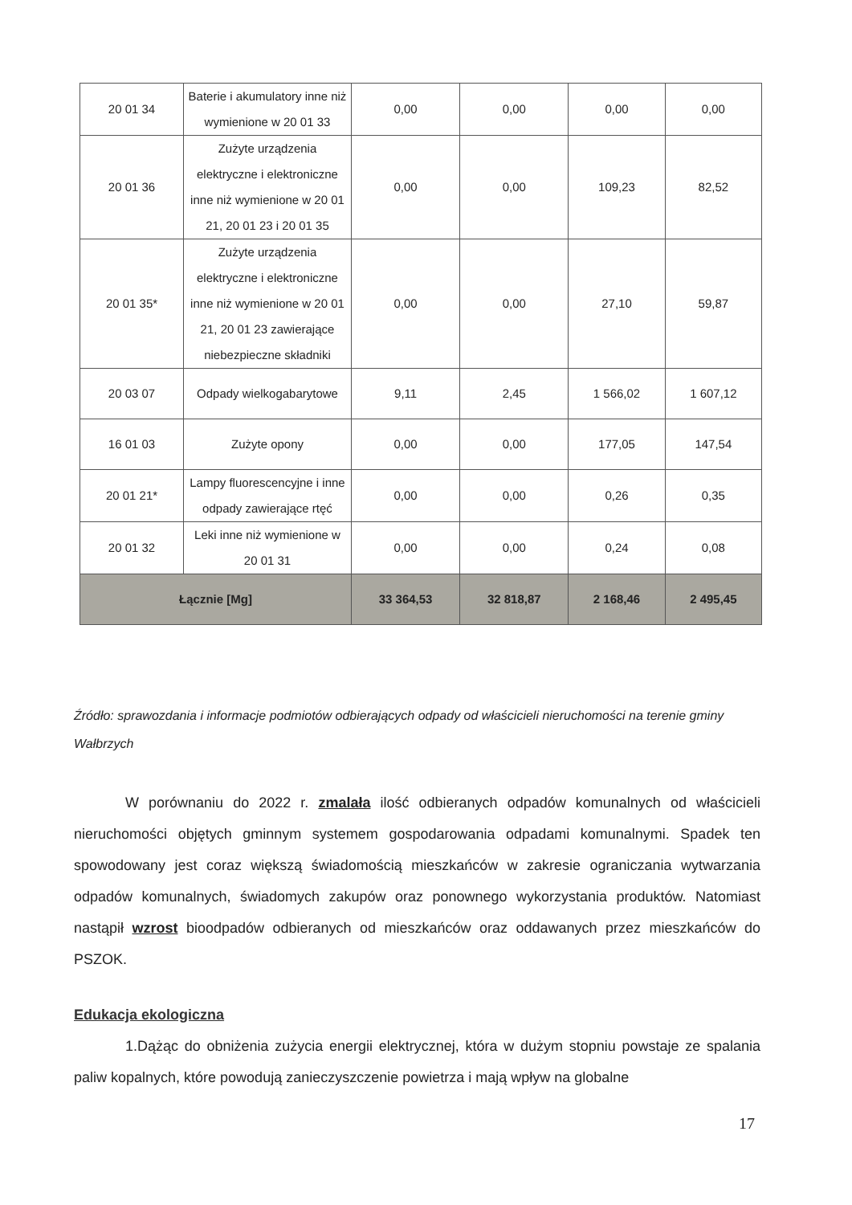| 20 01 34 | Baterie i akumulatory inne niż wymienione w 20 01 33 | 0,00 | 0,00 | 0,00 | 0,00 |
| 20 01 36 | Zużyte urządzenia elektryczne i elektroniczne inne niż wymienione w 20 01 21, 20 01 23 i 20 01 35 | 0,00 | 0,00 | 109,23 | 82,52 |
| 20 01 35* | Zużyte urządzenia elektryczne i elektroniczne inne niż wymienione w 20 01 21, 20 01 23 zawierające niebezpieczne składniki | 0,00 | 0,00 | 27,10 | 59,87 |
| 20 03 07 | Odpady wielkogabarytowe | 9,11 | 2,45 | 1 566,02 | 1 607,12 |
| 16 01 03 | Zużyte opony | 0,00 | 0,00 | 177,05 | 147,54 |
| 20 01 21* | Lampy fluorescencyjne i inne odpady zawierające rtęć | 0,00 | 0,00 | 0,26 | 0,35 |
| 20 01 32 | Leki inne niż wymienione w 20 01 31 | 0,00 | 0,00 | 0,24 | 0,08 |
| Łącznie [Mg] | | 33 364,53 | 32 818,87 | 2 168,46 | 2 495,45 |
Źródło: sprawozdania i informacje podmiotów odbierających odpady od właścicieli nieruchomości na terenie gminy Wałbrzych
W porównaniu do 2022 r. zmalała ilość odbieranych odpadów komunalnych od właścicieli nieruchomości objętych gminnym systemem gospodarowania odpadami komunalnymi. Spadek ten spowodowany jest coraz większą świadomością mieszkańców w zakresie ograniczania wytwarzania odpadów komunalnych, świadomych zakupów oraz ponownego wykorzystania produktów. Natomiast nastąpił wzrost bioodpadów odbieranych od mieszkańców oraz oddawanych przez mieszkańców do PSZOK.
Edukacja ekologiczna
1.Dążąc do obniżenia zużycia energii elektrycznej, która w dużym stopniu powstaje ze spalania paliw kopalnych, które powodują zanieczyszczenie powietrza i mają wpływ na globalne
17